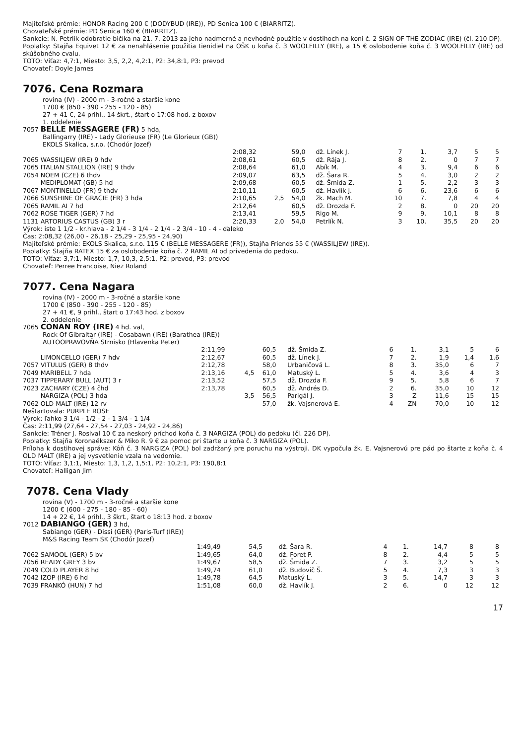Majiteľské prémie: HONOR Racing 200 € (DODYBUD (IRE)), PD Senica 100 € (BIARRITZ).
Chovateľské prémie: PD Senica 160 € (BIARRITZ).
Sankcie: N. Petrlík odobratie bičíka na 21. 7. 2013 za jeho nadmerné a nevhodné použitie v dostihoch na koni č. 2 SIGN OF THE ZODIAC (IRE) (čl. 210 DP).
Poplatky: Stajňa Equivet 12 € za nenahlásenie použitia tienidiel na OŠK u koňa č. 3 WOOLFILLY (IRE), a 15 € oslobodenie koňa č. 3 WOOLFILLY (IRE) od skúšobného cvalu.
TOTO: Víťaz: 4,7:1, Miesto: 3,5, 2,2, 4,2:1, P2: 34,8:1, P3: prevod
Chovateľ: Doyle James
7076. Cena Rozmara
rovina (IV) - 2000 m - 3-ročné a staršie kone
1700 € (850 - 390 - 255 - 120 - 85)
27 + 41 €, 24 prihl., 14 škrt., štart o 17:08 hod. z boxov
1. oddelenie
7057 BELLE MESSAGERE (FR) 5 hda,
Ballingarry (IRE) - Lady Glorieuse (FR) (Le Glorieux (GB))
EKOLS Skalica, s.r.o. (Chodúr Jozef)
| | 2:08,32 | | 59,0 | dž. Línek J. | 7 | 1. | 3,7 | 5 | 5 |
| 7065 WASSILJEW (IRE) 9 hdv | 2:08,61 | | 60,5 | dž. Rája J. | 8 | 2. | 0 | 7 | 7 |
| 7065 ITALIAN STALLION (IRE) 9 thdv | 2:08,64 | | 61,0 | Abík M. | 4 | 3. | 9,4 | 6 | 6 |
| 7054 NOEM (CZE) 6 thdv | 2:09,07 | | 63,5 | dž. Šara R. | 5 | 4. | 3,0 | 2 | 2 |
| MEDIPLOMAT (GB) 5 hd | 2:09,68 | | 60,5 | dž. Šmida Z. | 1 | 5. | 2,2 | 3 | 3 |
| 7067 MONTINELLO (FR) 9 thdv | 2:10,11 | | 60,5 | dž. Havlík J. | 6 | 6. | 23,6 | 6 | 6 |
| 7066 SUNSHINE OF GRACIE (FR) 3 hda | 2:10,65 | 2,5 | 54,0 | žk. Mach M. | 10 | 7. | 7,8 | 4 | 4 |
| 7065 RAMIL AI 7 hd | 2:12,64 | | 60,5 | dž. Drozda F. | 2 | 8. | 0 | 20 | 20 |
| 7062 ROSE TIGER (GER) 7 hd | 2:13,41 | | 59,5 | Rigo M. | 9 | 9. | 10,1 | 8 | 8 |
| 1131 ARTORIUS CASTUS (GB) 3 r | 2:20,33 | 2,0 | 54,0 | Petrlík N. | 3 | 10. | 35,5 | 20 | 20 |
Výrok: iste 1 1/2 - kr.hlava - 2 1/4 - 3 1/4 - 2 1/4 - 2 3/4 - 10 - 4 - ďaleko
Čas: 2:08,32 (26,00 - 26,18 - 25,29 - 25,95 - 24,90)
Majiteľské prémie: EKOLS Skalica, s.r.o. 115 € (BELLE MESSAGERE (FR)), Stajňa Friends 55 € (WASSILJEW (IRE)).
Poplatky: Stajňa RATEX 15 € za oslobodenie koňa č. 2 RAMIL AI od privedenia do pedoku.
TOTO: Víťaz: 3,7:1, Miesto: 1,7, 10,3, 2,5:1, P2: prevod, P3: prevod
Chovateľ: Perree Francoise, Niez Roland
7077. Cena Nagara
rovina (IV) - 2000 m - 3-ročné a staršie kone
1700 € (850 - 390 - 255 - 120 - 85)
27 + 41 €, 9 prihl., štart o 17:43 hod. z boxov
2. oddelenie
7065 CONAN ROY (IRE) 4 hd. val,
Rock Of Gibraltar (IRE) - Cosabawn (IRE) (Barathea (IRE))
AUTOOPRAVOVŇA Strnisko (Hlavenka Peter)
| | 2:11,99 | | 60,5 | dž. Šmida Z. | 6 | 1. | 3,1 | 5 | 6 |
| LIMONCELLO (GER) 7 hdv | 2:12,67 | | 60,5 | dž. Línek J. | 7 | 2. | 1,9 | 1,4 | 1,6 |
| 7057 VITULUS (GER) 8 thdv | 2:12,78 | | 58,0 | Urbaničová L. | 8 | 3. | 35,0 | 6 | 7 |
| 7049 MARIBELL 7 hda | 2:13,16 | 4,5 | 61,0 | Matuský L. | 5 | 4. | 3,6 | 4 | 3 |
| 7037 TIPPERARY BULL (AUT) 3 r | 2:13,52 | | 57,5 | dž. Drozda F. | 9 | 5. | 5,8 | 6 | 7 |
| 7023 ZACHARY (CZE) 4 čhd | 2:13,78 | | 60,5 | dž. Andrés D. | 2 | 6. | 35,0 | 10 | 12 |
| NARGIZA (POL) 3 hda | | 3,5 | 56,5 | Parigál J. | 3 | Z | 11,6 | 15 | 15 |
| 7062 OLD MALT (IRE) 12 rv | | | 57,0 | žk. Vajsnerová E. | 4 | ZN | 70,0 | 10 | 12 |
Neštartovala: PURPLE ROSE
Výrok: ľahko 3 1/4 - 1/2 - 2 - 1 3/4 - 1 1/4
Čas: 2:11,99 (27,64 - 27,54 - 27,03 - 24,92 - 24,86)
Sankcie: Tréner J. Rosival 10 € za neskorý príchod koňa č. 3 NARGIZA (POL) do pedoku (čl. 226 DP).
Poplatky: Stajňa Koronaékszer & Miko R. 9 € za pomoc pri štarte u koňa č. 3 NARGIZA (POL).
Príloha k dostihovej správe: Kôň č. 3 NARGIZA (POL) bol zadržaný pre poruchu na výstroji. DK vypočula žk. E. Vajsnerovú pre pád po štarte z koňa č. 4 OLD MALT (IRE) a jej vysvetlenie vzala na vedomie.
TOTO: Víťaz: 3,1:1, Miesto: 1,3, 1,2, 1,5:1, P2: 10,2:1, P3: 190,8:1
Chovateľ: Halligan Jim
7078. Cena Vlady
rovina (V) - 1700 m - 3-ročné a staršie kone
1200 € (600 - 275 - 180 - 85 - 60)
14 + 22 €, 14 prihl., 3 škrt., štart o 18:13 hod. z boxov
7012 DABIANGO (GER) 3 hd,
Sabiango (GER) - Dissi (GER) (Paris-Turf (IRE))
M&S Racing Team SK (Chodúr Jozef)
| | 1:49,49 | | 54,5 | dž. Šara R. | 4 | 1. | 14,7 | 8 | 8 |
| 7062 SAMOOL (GER) 5 bv | 1:49,65 | | 64,0 | dž. Foret P. | 8 | 2. | 4,4 | 5 | 5 |
| 7056 READY GREY 3 bv | 1:49,67 | | 58,5 | dž. Šmida Z. | 7 | 3. | 3,2 | 5 | 5 |
| 7049 COLD PLAYER 8 hd | 1:49,74 | | 61,0 | dž. Budovič Š. | 5 | 4. | 7,3 | 3 | 3 |
| 7042 IZOP (IRE) 6 hd | 1:49,78 | | 64,5 | Matuský L. | 3 | 5. | 14,7 | 3 | 3 |
| 7039 FRANKÓ (HUN) 7 hd | 1:51,08 | | 60,0 | dž. Havlík J. | 2 | 6. | 0 | 12 | 12 |
17